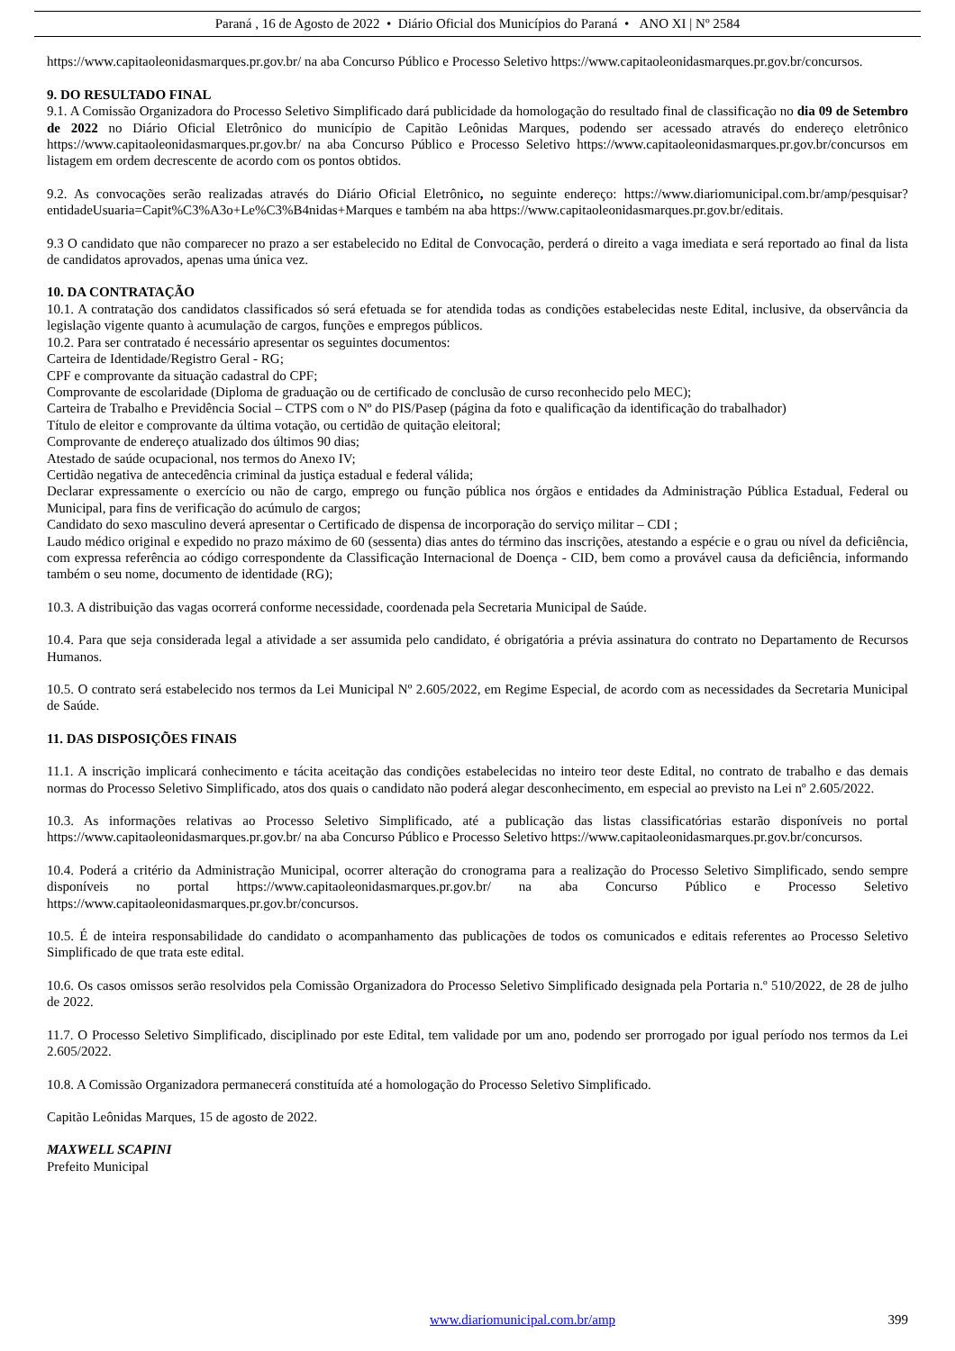Paraná , 16 de Agosto de 2022 • Diário Oficial dos Municípios do Paraná • ANO XI | Nº 2584
https://www.capitaoleonidasmarques.pr.gov.br/ na aba Concurso Público e Processo Seletivo https://www.capitaoleonidasmarques.pr.gov.br/concursos.
9. DO RESULTADO FINAL
9.1. A Comissão Organizadora do Processo Seletivo Simplificado dará publicidade da homologação do resultado final de classificação no dia 09 de Setembro de 2022 no Diário Oficial Eletrônico do município de Capitão Leônidas Marques, podendo ser acessado através do endereço eletrônico https://www.capitaoleonidasmarques.pr.gov.br/ na aba Concurso Público e Processo Seletivo https://www.capitaoleonidasmarques.pr.gov.br/concursos em listagem em ordem decrescente de acordo com os pontos obtidos.
9.2. As convocações serão realizadas através do Diário Oficial Eletrônico, no seguinte endereço: https://www.diariomunicipal.com.br/amp/pesquisar?entidadeUsuaria=Capit%C3%A3o+Le%C3%B4nidas+Marques e também na aba https://www.capitaoleonidasmarques.pr.gov.br/editais.
9.3 O candidato que não comparecer no prazo a ser estabelecido no Edital de Convocação, perderá o direito a vaga imediata e será reportado ao final da lista de candidatos aprovados, apenas uma única vez.
10. DA CONTRATAÇÃO
10.1. A contratação dos candidatos classificados só será efetuada se for atendida todas as condições estabelecidas neste Edital, inclusive, da observância da legislação vigente quanto à acumulação de cargos, funções e empregos públicos.
10.2. Para ser contratado é necessário apresentar os seguintes documentos:
Carteira de Identidade/Registro Geral - RG;
CPF e comprovante da situação cadastral do CPF;
Comprovante de escolaridade (Diploma de graduação ou de certificado de conclusão de curso reconhecido pelo MEC);
Carteira de Trabalho e Previdência Social – CTPS com o Nº do PIS/Pasep (página da foto e qualificação da identificação do trabalhador)
Título de eleitor e comprovante da última votação, ou certidão de quitação eleitoral;
Comprovante de endereço atualizado dos últimos 90 dias;
Atestado de saúde ocupacional, nos termos do Anexo IV;
Certidão negativa de antecedência criminal da justiça estadual e federal válida;
Declarar expressamente o exercício ou não de cargo, emprego ou função pública nos órgãos e entidades da Administração Pública Estadual, Federal ou Municipal, para fins de verificação do acúmulo de cargos;
Candidato do sexo masculino deverá apresentar o Certificado de dispensa de incorporação do serviço militar – CDI ;
Laudo médico original e expedido no prazo máximo de 60 (sessenta) dias antes do término das inscrições, atestando a espécie e o grau ou nível da deficiência, com expressa referência ao código correspondente da Classificação Internacional de Doença - CID, bem como a provável causa da deficiência, informando também o seu nome, documento de identidade (RG);
10.3. A distribuição das vagas ocorrerá conforme necessidade, coordenada pela Secretaria Municipal de Saúde.
10.4. Para que seja considerada legal a atividade a ser assumida pelo candidato, é obrigatória a prévia assinatura do contrato no Departamento de Recursos Humanos.
10.5. O contrato será estabelecido nos termos da Lei Municipal Nº 2.605/2022, em Regime Especial, de acordo com as necessidades da Secretaria Municipal de Saúde.
11. DAS DISPOSIÇÕES FINAIS
11.1. A inscrição implicará conhecimento e tácita aceitação das condições estabelecidas no inteiro teor deste Edital, no contrato de trabalho e das demais normas do Processo Seletivo Simplificado, atos dos quais o candidato não poderá alegar desconhecimento, em especial ao previsto na Lei nº 2.605/2022.
10.3. As informações relativas ao Processo Seletivo Simplificado, até a publicação das listas classificatórias estarão disponíveis no portal https://www.capitaoleonidasmarques.pr.gov.br/ na aba Concurso Público e Processo Seletivo https://www.capitaoleonidasmarques.pr.gov.br/concursos.
10.4. Poderá a critério da Administração Municipal, ocorrer alteração do cronograma para a realização do Processo Seletivo Simplificado, sendo sempre disponíveis no portal https://www.capitaoleonidasmarques.pr.gov.br/ na aba Concurso Público e Processo Seletivo https://www.capitaoleonidasmarques.pr.gov.br/concursos.
10.5. É de inteira responsabilidade do candidato o acompanhamento das publicações de todos os comunicados e editais referentes ao Processo Seletivo Simplificado de que trata este edital.
10.6. Os casos omissos serão resolvidos pela Comissão Organizadora do Processo Seletivo Simplificado designada pela Portaria n.º 510/2022, de 28 de julho de 2022.
11.7. O Processo Seletivo Simplificado, disciplinado por este Edital, tem validade por um ano, podendo ser prorrogado por igual período nos termos da Lei 2.605/2022.
10.8. A Comissão Organizadora permanecerá constituída até a homologação do Processo Seletivo Simplificado.
Capitão Leônidas Marques, 15 de agosto de 2022.
MAXWELL SCAPINI
Prefeito Municipal
www.diariomunicipal.com.br/amp 399